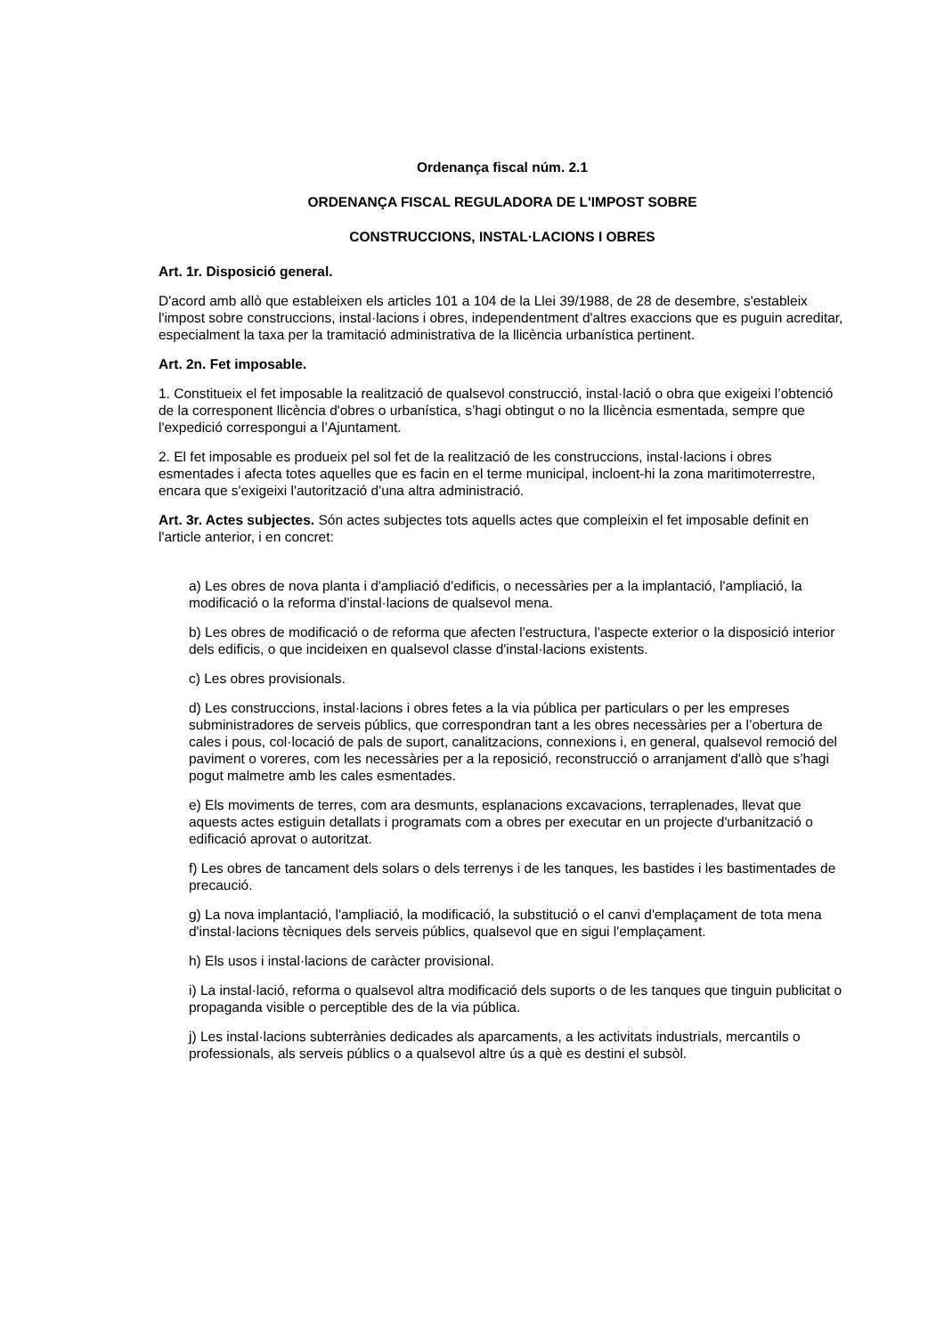Ordenança fiscal núm. 2.1
ORDENANÇA FISCAL REGULADORA DE L'IMPOST SOBRE
CONSTRUCCIONS, INSTAL·LACIONS I OBRES
Art. 1r. Disposició general.
D'acord amb allò que estableixen els articles 101 a 104 de la Llei 39/1988, de 28 de desembre, s'estableix l'impost sobre construccions, instal·lacions i obres, independentment d'altres exaccions que es puguin acreditar, especialment la taxa per la tramitació administrativa de la llicència urbanística pertinent.
Art. 2n. Fet imposable.
1. Constitueix el fet imposable la realització de qualsevol construcció, instal·lació o obra que exigeixi l’obtenció de la corresponent llicència d'obres o urbanística, s’hagi obtingut o no la llicència esmentada, sempre que l'expedició correspongui a l’Ajuntament.
2. El fet imposable es produeix pel sol fet de la realització de les construccions, instal·lacions i obres esmentades i afecta totes aquelles que es facin en el terme municipal, incloent-hi la zona maritimoterrestre, encara que s'exigeixi l'autorització d'una altra administració.
Art. 3r. Actes subjectes. Són actes subjectes tots aquells actes que compleixin el fet imposable definit en l'article anterior, i en concret:
a) Les obres de nova planta i d'ampliació d'edificis, o necessàries per a la implantació, l'ampliació, la modificació o la reforma d'instal·lacions de qualsevol mena.
b) Les obres de modificació o de reforma que afecten l'estructura, l'aspecte exterior o la disposició interior dels edificis, o que incideixen en qualsevol classe d'instal·lacions existents.
c) Les obres provisionals.
d) Les construccions, instal·lacions i obres fetes a la via pública per particulars o per les empreses subministradores de serveis públics, que correspondran tant a les obres necessàries per a l’obertura de cales i pous, col·locació de pals de suport, canalitzacions, connexions i, en general, qualsevol remoció del paviment o voreres, com les necessàries per a la reposició, reconstrucció o arranjament d'allò que s’hagi pogut malmetre amb les cales esmentades.
e) Els moviments de terres, com ara desmunts, esplanacions excavacions, terraplenades, llevat que aquests actes estiguin detallats i programats com a obres per executar en un projecte d'urbanització o edificació aprovat o autoritzat.
f) Les obres de tancament dels solars o dels terrenys i de les tanques, les bastides i les bastimentades de precaució.
g) La nova implantació, l'ampliació, la modificació, la substitució o el canvi d'emplaçament de tota mena d'instal·lacions tècniques dels serveis públics, qualsevol que en sigui l'emplaçament.
h) Els usos i instal·lacions de caràcter provisional.
i) La instal·lació, reforma o qualsevol altra modificació dels suports o de les tanques que tinguin publicitat o propaganda visible o perceptible des de la via pública.
j) Les instal·lacions subterrànies dedicades als aparcaments, a les activitats industrials, mercantils o professionals, als serveis públics o a qualsevol altre ús a què es destini el subsòl.